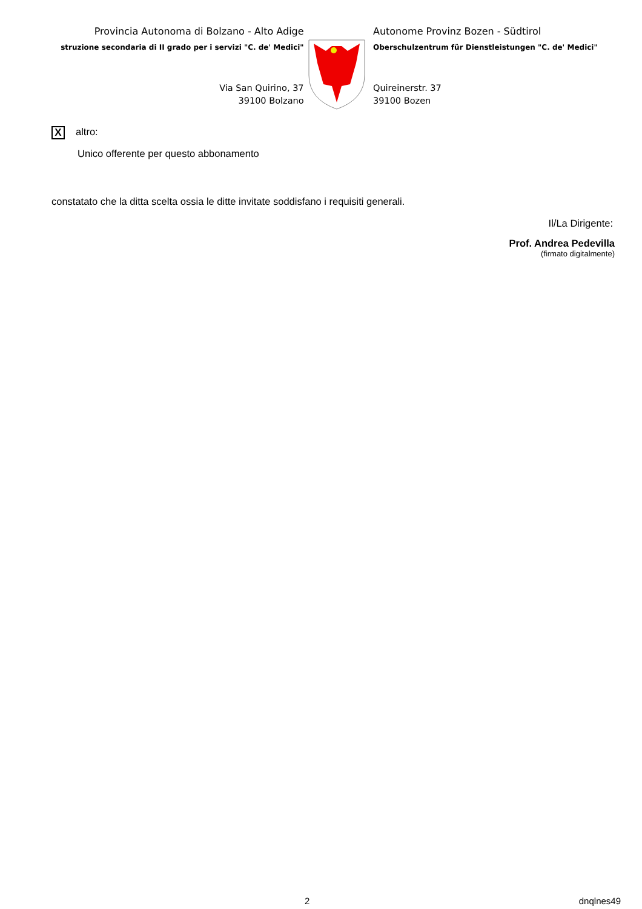Provincia Autonoma di Bolzano - Alto Adige
struzione secondaria di II grado per i servizi "C. de' Medici"
Via San Quirino, 37
39100 Bolzano
Autonome Provinz Bozen - Südtirol
Oberschulzentrum für Dienstleistungen "C. de' Medici"
Quireinerstr. 37
39100 Bozen
Xaltro:
Unico offerente per questo abbonamento
constatato che la ditta scelta ossia le ditte invitate soddisfano i requisiti generali.
Il/La Dirigente:
Prof. Andrea Pedevilla
(firmato digitalmente)
2 dnqlnes49